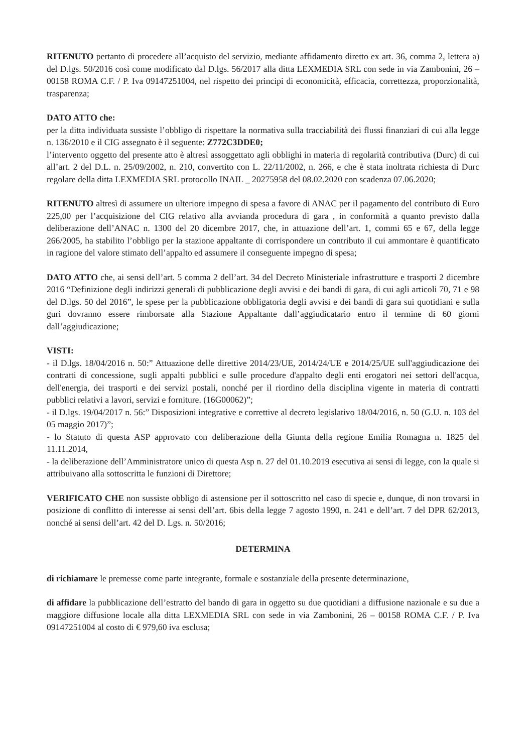RITENUTO pertanto di procedere all’acquisto del servizio, mediante affidamento diretto ex art. 36, comma 2, lettera a) del D.lgs. 50/2016 così come modificato dal D.lgs. 56/2017 alla ditta LEXMEDIA SRL con sede in via Zambonini, 26 – 00158 ROMA C.F. / P. Iva 09147251004, nel rispetto dei principi di economicità, efficacia, correttezza, proporzionalità, trasparenza;
DATO ATTO che:
per la ditta individuata sussiste l’obbligo di rispettare la normativa sulla tracciabilità dei flussi finanziari di cui alla legge n. 136/2010 e il CIG assegnato è il seguente: Z772C3DDE0;
l’intervento oggetto del presente atto è altresì assoggettato agli obblighi in materia di regolarità contributiva (Durc) di cui all’art. 2 del D.L. n. 25/09/2002, n. 210, convertito con L. 22/11/2002, n. 266, e che è stata inoltrata richiesta di Durc regolare della ditta LEXMEDIA SRL protocollo INAIL _ 20275958 del 08.02.2020 con scadenza 07.06.2020;
RITENUTO altresì di assumere un ulteriore impegno di spesa a favore di ANAC per il pagamento del contributo di Euro 225,00 per l’acquisizione del CIG relativo alla avvianda procedura di gara , in conformità a quanto previsto dalla deliberazione dell’ANAC n. 1300 del 20 dicembre 2017, che, in attuazione dell’art. 1, commi 65 e 67, della legge 266/2005, ha stabilito l’obbligo per la stazione appaltante di corrispondere un contributo il cui ammontare è quantificato in ragione del valore stimato dell’appalto ed assumere il conseguente impegno di spesa;
DATO ATTO che, ai sensi dell’art. 5 comma 2 dell’art. 34 del Decreto Ministeriale infrastrutture e trasporti 2 dicembre 2016 “Definizione degli indirizzi generali di pubblicazione degli avvisi e dei bandi di gara, di cui agli articoli 70, 71 e 98 del D.lgs. 50 del 2016”, le spese per la pubblicazione obbligatoria degli avvisi e dei bandi di gara sui quotidiani e sulla guri dovranno essere rimborsate alla Stazione Appaltante dall’aggiudicatario entro il termine di 60 giorni dall’aggiudicazione;
VISTI:
- il D.lgs. 18/04/2016 n. 50:” Attuazione delle direttive 2014/23/UE, 2014/24/UE e 2014/25/UE sull'aggiudicazione dei contratti di concessione, sugli appalti pubblici e sulle procedure d'appalto degli enti erogatori nei settori dell'acqua, dell'energia, dei trasporti e dei servizi postali, nonché per il riordino della disciplina vigente in materia di contratti pubblici relativi a lavori, servizi e forniture. (16G00062)”;
- il D.lgs. 19/04/2017 n. 56:” Disposizioni integrative e correttive al decreto legislativo 18/04/2016, n. 50 (G.U. n. 103 del 05 maggio 2017)”;
- lo Statuto di questa ASP approvato con deliberazione della Giunta della regione Emilia Romagna n. 1825 del 11.11.2014,
- la deliberazione dell’Amministratore unico di questa Asp n. 27 del 01.10.2019 esecutiva ai sensi di legge, con la quale si attribuivano alla sottoscritta le funzioni di Direttore;
VERIFICATO CHE non sussiste obbligo di astensione per il sottoscritto nel caso di specie e, dunque, di non trovarsi in posizione di conflitto di interesse ai sensi dell’art. 6bis della legge 7 agosto 1990, n. 241 e dell’art. 7 del DPR 62/2013, nonché ai sensi dell’art. 42 del D. Lgs. n. 50/2016;
DETERMINA
di richiamare le premesse come parte integrante, formale e sostanziale della presente determinazione,
di affidare la pubblicazione dell’estratto del bando di gara in oggetto su due quotidiani a diffusione nazionale e su due a maggiore diffusione locale alla ditta LEXMEDIA SRL con sede in via Zambonini, 26 – 00158 ROMA C.F. / P. Iva 09147251004 al costo di € 979,60 iva esclusa;